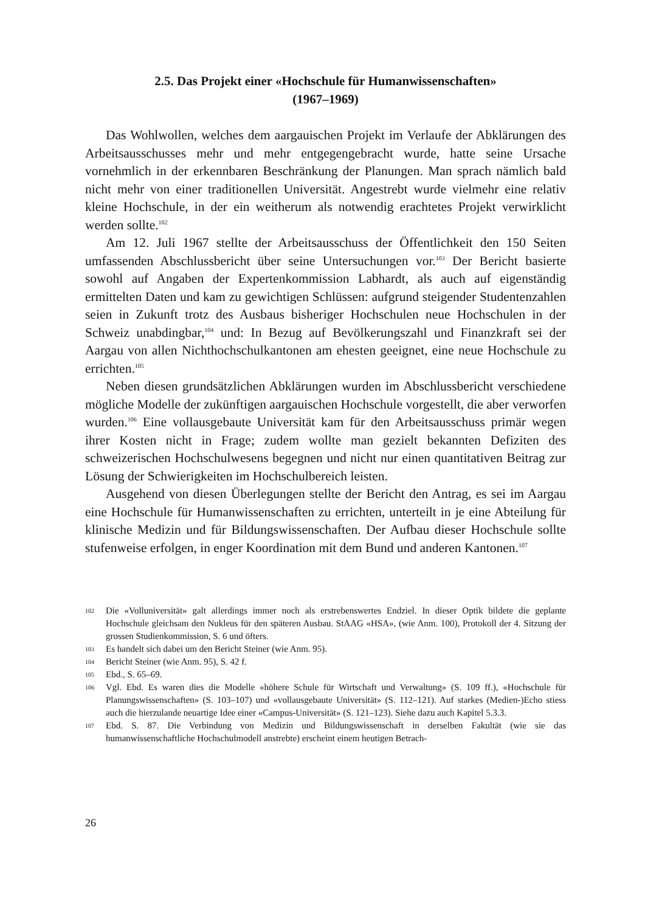2.5. Das Projekt einer «Hochschule für Humanwissenschaften»
(1967–1969)
Das Wohlwollen, welches dem aargauischen Projekt im Verlaufe der Abklärungen des Arbeitsausschusses mehr und mehr entgegengebracht wurde, hatte seine Ursache vornehmlich in der erkennbaren Beschränkung der Planungen. Man sprach nämlich bald nicht mehr von einer traditionellen Universität. Angestrebt wurde vielmehr eine relativ kleine Hochschule, in der ein weitherum als notwendig erachtetes Projekt verwirklicht werden sollte.<sup>102</sup>
Am 12. Juli 1967 stellte der Arbeitsausschuss der Öffentlichkeit den 150 Seiten umfassenden Abschlussbericht über seine Untersuchungen vor.<sup>103</sup> Der Bericht basierte sowohl auf Angaben der Expertenkommission Labhardt, als auch auf eigenständig ermittelten Daten und kam zu gewichtigen Schlüssen: aufgrund steigender Studentenzahlen seien in Zukunft trotz des Ausbaus bisheriger Hochschulen neue Hochschulen in der Schweiz unabdingbar,<sup>104</sup> und: In Bezug auf Bevölkerungszahl und Finanzkraft sei der Aargau von allen Nichthochschulkantonen am ehesten geeignet, eine neue Hochschule zu errichten.<sup>105</sup>
Neben diesen grundsätzlichen Abklärungen wurden im Abschlussbericht verschiedene mögliche Modelle der zukünftigen aargauischen Hochschule vorgestellt, die aber verworfen wurden.<sup>106</sup> Eine vollausgebaute Universität kam für den Arbeitsausschuss primär wegen ihrer Kosten nicht in Frage; zudem wollte man gezielt bekannten Defiziten des schweizerischen Hochschulwesens begegnen und nicht nur einen quantitativen Beitrag zur Lösung der Schwierigkeiten im Hochschulbereich leisten.
Ausgehend von diesen Überlegungen stellte der Bericht den Antrag, es sei im Aargau eine Hochschule für Humanwissenschaften zu errichten, unterteilt in je eine Abteilung für klinische Medizin und für Bildungswissenschaften. Der Aufbau dieser Hochschule sollte stufenweise erfolgen, in enger Koordination mit dem Bund und anderen Kantonen.<sup>107</sup>
102 Die «Volluniversität» galt allerdings immer noch als erstrebenswertes Endziel. In dieser Optik bildete die geplante Hochschule gleichsam den Nukleus für den späteren Ausbau. StAAG «HSA», (wie Anm. 100), Protokoll der 4. Sitzung der grossen Studienkommission, S. 6 und öfters.
103 Es handelt sich dabei um den Bericht Steiner (wie Anm. 95).
104 Bericht Steiner (wie Anm. 95), S. 42 f.
105 Ebd., S. 65–69.
106 Vgl. Ebd. Es waren dies die Modelle «höhere Schule für Wirtschaft und Verwaltung» (S. 109 ff.), «Hochschule für Planungswissenschaften» (S. 103–107) und «vollausgebaute Universität» (S. 112–121). Auf starkes (Medien-)Echo stiess auch die hierzulande neuartige Idee einer «Campus-Universität» (S. 121–123). Siehe dazu auch Kapitel 5.3.3.
107 Ebd. S. 87. Die Verbindung von Medizin und Bildungswissenschaft in derselben Fakultät (wie sie das humanwissenschaftliche Hochschulmodell anstrebte) erscheint einem heutigen Betrach-
26